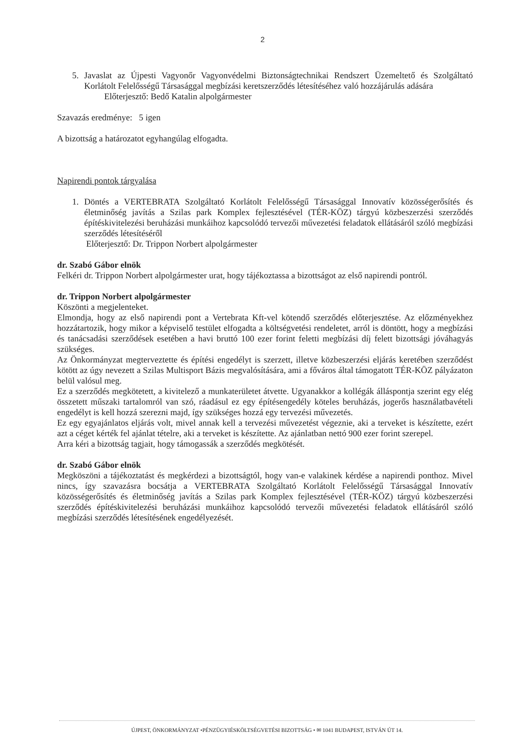2
5. Javaslat az Újpesti Vagyonőr Vagyonvédelmi Biztonságtechnikai Rendszert Üzemeltető és Szolgáltató Korlátolt Felelősségű Társasággal megbízási keretszerződés létesítéséhez való hozzájárulás adására
Előterjesztő: Bedő Katalin alpolgármester
Szavazás eredménye: 5 igen
A bizottság a határozatot egyhangúlag elfogadta.
Napirendi pontok tárgyalása
1. Döntés a VERTEBRATA Szolgáltató Korlátolt Felelősségű Társasággal Innovatív közösségerősítés és életminőség javítás a Szilas park Komplex fejlesztésével (TÉR-KÖZ) tárgyú közbeszerzési szerződés építéskivitelezési beruházási munkáihoz kapcsolódó tervezői művezetési feladatok ellátásáról szóló megbízási szerződés létesítéséről
Előterjesztő: Dr. Trippon Norbert alpolgármester
dr. Szabó Gábor elnök
Felkéri dr. Trippon Norbert alpolgármester urat, hogy tájékoztassa a bizottságot az első napirendi pontról.
dr. Trippon Norbert alpolgármester
Köszönti a megjelenteket.
Elmondja, hogy az első napirendi pont a Vertebrata Kft-vel kötendő szerződés előterjesztése. Az előzményekhez hozzátartozik, hogy mikor a képviselő testület elfogadta a költségvetési rendeletet, arról is döntött, hogy a megbízási és tanácsadási szerződések esetében a havi bruttó 100 ezer forint feletti megbízási díj felett bizottsági jóváhagyás szükséges.
Az Önkormányzat megterveztette és építési engedélyt is szerzett, illetve közbeszerzési eljárás keretében szerződést kötött az úgy nevezett a Szilas Multisport Bázis megvalósítására, ami a főváros által támogatott TÉR-KÖZ pályázaton belül valósul meg.
Ez a szerződés megkötetett, a kivitelező a munkaterületet átvette. Ugyanakkor a kollégák álláspontja szerint egy elég összetett műszaki tartalomról van szó, ráadásul ez egy építésengedély köteles beruházás, jogerős használatbavételi engedélyt is kell hozzá szerezni majd, így szükséges hozzá egy tervezési művezetés.
Ez egy egyajánlatos eljárás volt, mivel annak kell a tervezési művezetést végeznie, aki a terveket is készítette, ezért azt a céget kérték fel ajánlat tételre, aki a terveket is készítette. Az ajánlatban nettó 900 ezer forint szerepel.
Arra kéri a bizottság tagjait, hogy támogassák a szerződés megkötését.
dr. Szabó Gábor elnök
Megköszöni a tájékoztatást és megkérdezi a bizottságtól, hogy van-e valakinek kérdése a napirendi ponthoz. Mivel nincs, így szavazásra bocsátja a VERTEBRATA Szolgáltató Korlátolt Felelősségű Társasággal Innovatív közösségerősítés és életminőség javítás a Szilas park Komplex fejlesztésével (TÉR-KÖZ) tárgyú közbeszerzési szerződés építéskivitelezési beruházási munkáihoz kapcsolódó tervezői művezetési feladatok ellátásáról szóló megbízási szerződés létesítésének engedélyezését.
ÚJPEST, ÖNKORMÁNYZAT •PÉNZÜGYIÉSKÖLTSÉGVETÉSI BIZOTTSÁG • ✉ 1041 BUDAPEST, ISTVÁN ÚT 14.